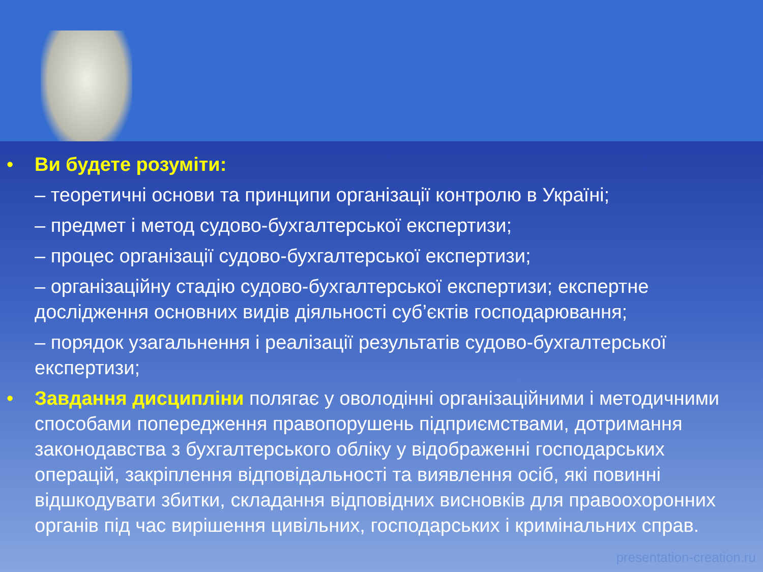• Ви будете розуміти:
– теоретичні основи та принципи організації контролю в Україні;
– предмет і метод судово-бухгалтерської експертизи;
– процес організації судово-бухгалтерської експертизи;
– організаційну стадію судово-бухгалтерської експертизи; експертне дослідження основних видів діяльності суб’єктів господарювання;
– порядок узагальнення і реалізації результатів судово-бухгалтерської експертизи;
• Завдання дисципліни полягає у оволодінні організаційними і методичними способами попередження правопорушень підприємствами, дотримання законодавства з бухгалтерського обліку у відображенні господарських операцій, закріплення відповідальності та виявлення осіб, які повинні відшкодувати збитки, складання відповідних висновків для правоохоронних органів під час вирішення цивільних, господарських і кримінальних справ.
presentation-creation.ru